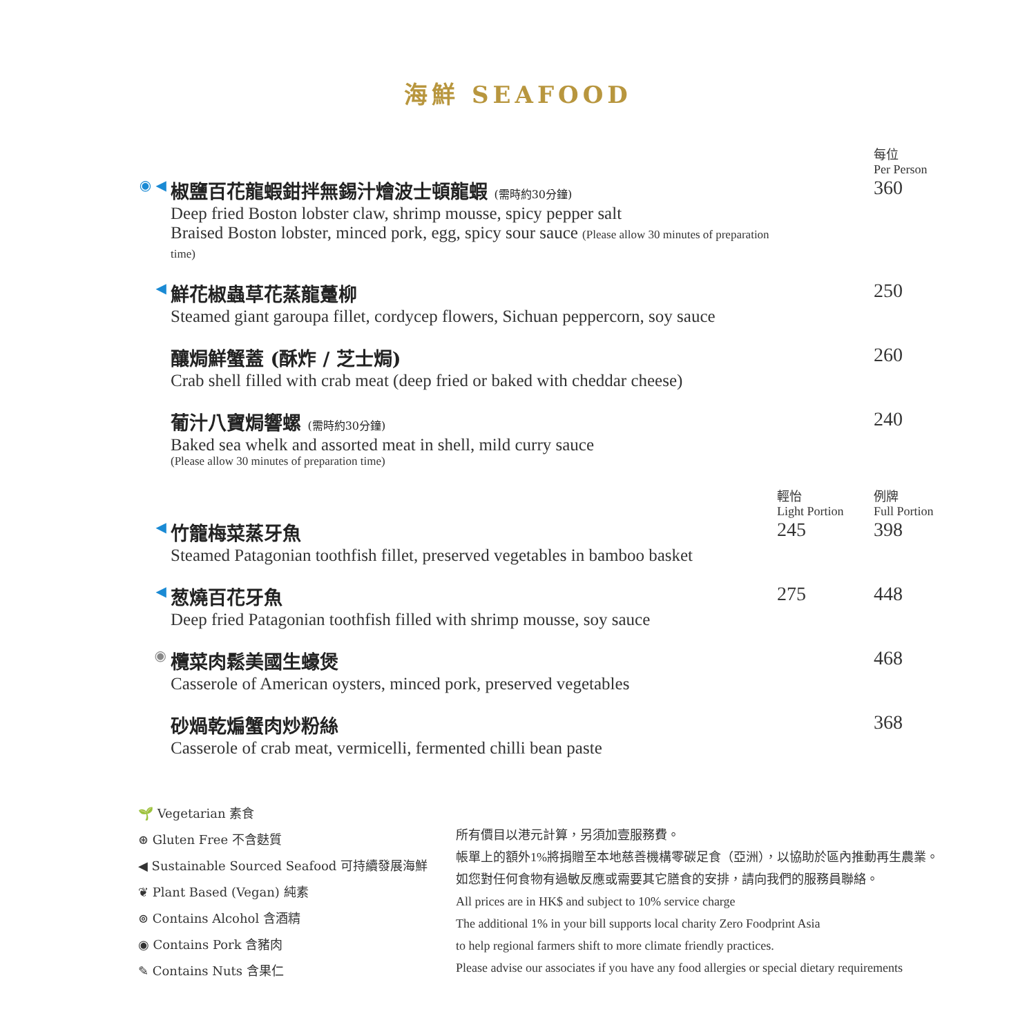海鮮 SEAFOOD
| | | | 每位 Per Person |
| ◉ ◀ | 椒鹽百花龍蝦鉗拌無錫汁燴波士頓龍蝦 (需時約30分鐘) Deep fried Boston lobster claw, shrimp mousse, spicy pepper salt Braised Boston lobster, minced pork, egg, spicy sour sauce (Please allow 30 minutes of preparation time) | | 360 |
| ◀ | 鮮花椒蟲草花蒸龍躉柳 Steamed giant garoupa fillet, cordycep flowers, Sichuan peppercorn, soy sauce | | 250 |
| | 釀焗鮮蟹蓋 (酥炸 / 芝士焗) Crab shell filled with crab meat (deep fried or baked with cheddar cheese) | | 260 |
| | 葡汁八寶焗響螺 (需時約30分鐘) Baked sea whelk and assorted meat in shell, mild curry sauce (Please allow 30 minutes of preparation time) | | 240 |
| | | 輕怡 Light Portion | 例牌 Full Portion |
| ◀ | 竹籠梅菜蒸牙魚 Steamed Patagonian toothfish fillet, preserved vegetables in bamboo basket | 245 | 398 |
| ◀ | 葱燒百花牙魚 Deep fried Patagonian toothfish filled with shrimp mousse, soy sauce | 275 | 448 |
| ◉ | 欖菜肉鬆美國生蠔煲 Casserole of American oysters, minced pork, preserved vegetables | | 468 |
| | 砂煱乾煸蟹肉炒粉絲 Casserole of crab meat, vermicelli, fermented chilli bean paste | | 368 |
🌱 Vegetarian 素食
⊛ Gluten Free 不含麩質
◀ Sustainable Sourced Seafood 可持續發展海鮮
❦ Plant Based (Vegan) 純素
⊚ Contains Alcohol 含酒精
◉ Contains Pork 含豬肉
✎ Contains Nuts 含果仁
所有價目以港元計算，另須加壹服務費。
帳單上的額外1%將捐贈至本地慈善機構零碳足食（亞洲），以協助於區內推動再生農業。
如您對任何食物有過敏反應或需要其它膳食的安排，請向我們的服務員聯絡。
All prices are in HK$ and subject to 10% service charge
The additional 1% in your bill supports local charity Zero Foodprint Asia
to help regional farmers shift to more climate friendly practices.
Please advise our associates if you have any food allergies or special dietary requirements